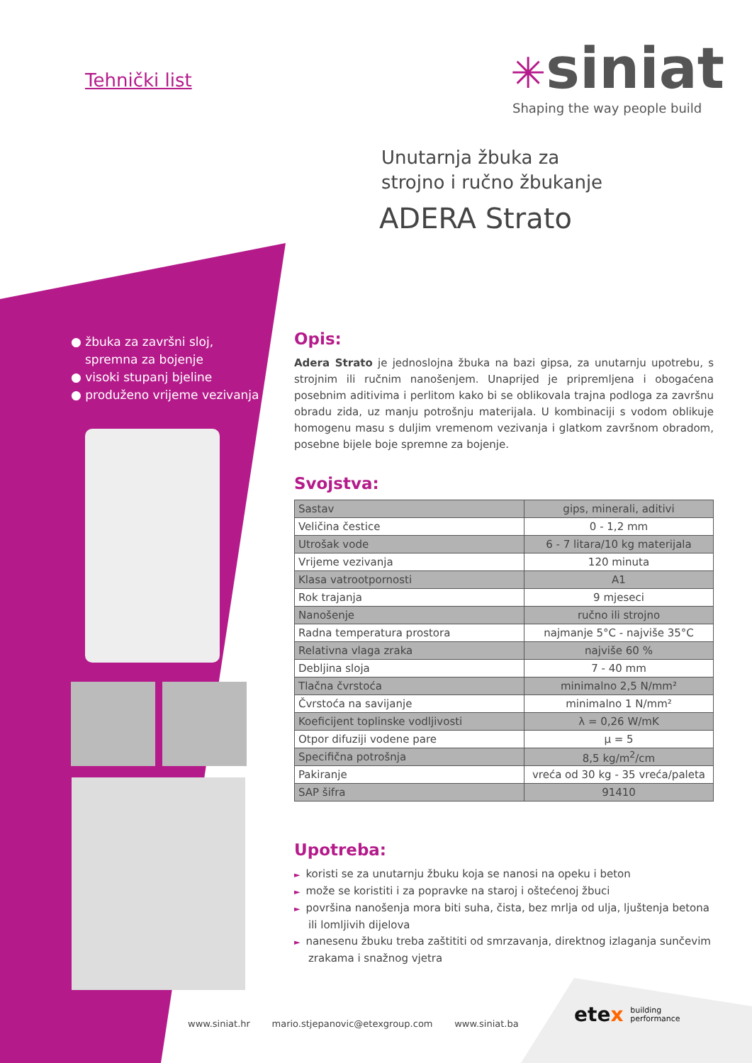Tehnički list ✳siniat
Shaping the way people build
Unutarnja žbuka za
strojno i ručno žbukanje
ADERA Strato
● žbuka za završni sloj, spremna za bojenje
● visoki stupanj bjeline
● produženo vrijeme vezivanja
Opis:
Adera Strato je jednoslojna žbuka na bazi gipsa, za unutarnju upotrebu, s strojnim ili ručnim nanošenjem. Unaprijed je pripremljena i obogaćena posebnim aditivima i perlitom kako bi se oblikovala trajna podloga za završnu obradu zida, uz manju potrošnju materijala. U kombinaciji s vodom oblikuje homogenu masu s duljim vremenom vezivanja i glatkom završnom obradom, posebne bijele boje spremne za bojenje.
Svojstva:
| Sastav | gips, minerali, aditivi |
| Veličina čestice | 0 - 1,2 mm |
| Utrošak vode | 6 - 7 litara/10 kg materijala |
| Vrijeme vezivanja | 120 minuta |
| Klasa vatrootpornosti | A1 |
| Rok trajanja | 9 mjeseci |
| Nanošenje | ručno ili strojno |
| Radna temperatura prostora | najmanje 5°C - najviše 35°C |
| Relativna vlaga zraka | najviše 60 % |
| Debljina sloja | 7 - 40 mm |
| Tlačna čvrstoća | minimalno 2,5 N/mm² |
| Čvrstoća na savijanje | minimalno 1 N/mm² |
| Koeficijent toplinske vodljivosti | λ = 0,26 W/mK |
| Otpor difuziji vodene pare | μ = 5 |
| Specifična potrošnja | 8,5 kg/m<sup>2</sup>/cm |
| Pakiranje | vreća od 30 kg - 35 vreća/paleta |
| SAP šifra | 91410 |
Upotreba:
► koristi se za unutarnju žbuku koja se nanosi na opeku i beton
► može se koristiti i za popravke na staroj i oštećenoj žbuci
► površina nanošenja mora biti suha, čista, bez mrlja od ulja, ljuštenja betona ili lomljivih dijelova
► nanesenu žbuku treba zaštititi od smrzavanja, direktnog izlaganja sunčevim zrakama i snažnog vjetra
etex building
performance
www.siniat.hr mario.stjepanovic@etexgroup.com www.siniat.ba